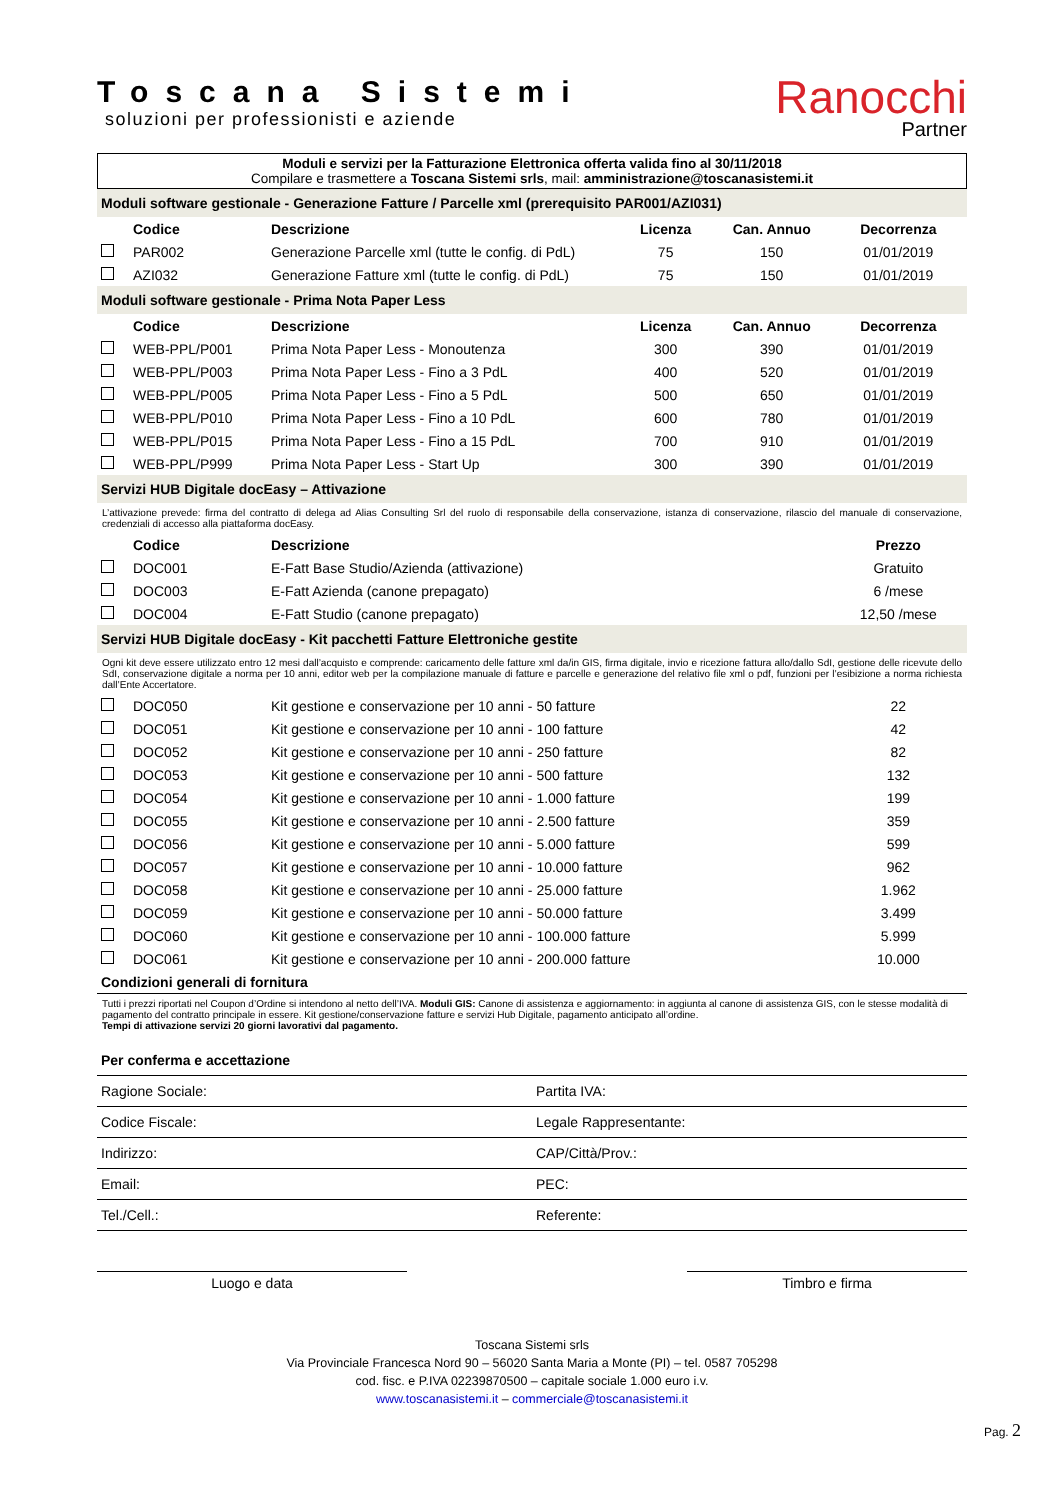Toscana Sistemi
soluzioni per professionisti e aziende
Ranocchi
Partner
Moduli e servizi per la Fatturazione Elettronica offerta valida fino al 30/11/2018
Compilare e trasmettere a Toscana Sistemi srls, mail: amministrazione@toscanasistemi.it
| Moduli software gestionale - Generazione Fatture / Parcelle xml (prerequisito PAR001/AZI031) | | | | | |
| | Codice | Descrizione | Licenza | Can. Annuo | Decorrenza |
| | PAR002 | Generazione Parcelle xml (tutte le config. di PdL) | 75 | 150 | 01/01/2019 |
| | AZI032 | Generazione Fatture xml (tutte le config. di PdL) | 75 | 150 | 01/01/2019 |
| Moduli software gestionale - Prima Nota Paper Less | | | | | |
| | Codice | Descrizione | Licenza | Can. Annuo | Decorrenza |
| | WEB-PPL/P001 | Prima Nota Paper Less - Monoutenza | 300 | 390 | 01/01/2019 |
| | WEB-PPL/P003 | Prima Nota Paper Less - Fino a 3 PdL | 400 | 520 | 01/01/2019 |
| | WEB-PPL/P005 | Prima Nota Paper Less - Fino a 5 PdL | 500 | 650 | 01/01/2019 |
| | WEB-PPL/P010 | Prima Nota Paper Less - Fino a 10 PdL | 600 | 780 | 01/01/2019 |
| | WEB-PPL/P015 | Prima Nota Paper Less - Fino a 15 PdL | 700 | 910 | 01/01/2019 |
| | WEB-PPL/P999 | Prima Nota Paper Less - Start Up | 300 | 390 | 01/01/2019 |
| Servizi HUB Digitale docEasy – Attivazione | | | | | |
| L’attivazione prevede: firma del contratto di delega ad Alias Consulting Srl del ruolo di responsabile della conservazione, istanza di conservazione, rilascio del manuale di conservazione, credenziali di accesso alla piattaforma docEasy. | | | | | |
| | Codice | Descrizione | | | Prezzo |
| | DOC001 | E-Fatt Base Studio/Azienda (attivazione) | | | Gratuito |
| | DOC003 | E-Fatt Azienda (canone prepagato) | | | 6 /mese |
| | DOC004 | E-Fatt Studio (canone prepagato) | | | 12,50 /mese |
| Servizi HUB Digitale docEasy - Kit pacchetti Fatture Elettroniche gestite | | | | | |
| Ogni kit deve essere utilizzato entro 12 mesi dall’acquisto e comprende: caricamento delle fatture xml da/in GIS, firma digitale, invio e ricezione fattura allo/dallo SdI, gestione delle ricevute dello SdI, conservazione digitale a norma per 10 anni, editor web per la compilazione manuale di fatture e parcelle e generazione del relativo file xml o pdf, funzioni per l’esibizione a norma richiesta dall’Ente Accertatore. | | | | | |
| | DOC050 | Kit gestione e conservazione per 10 anni - 50 fatture | | | 22 |
| | DOC051 | Kit gestione e conservazione per 10 anni - 100 fatture | | | 42 |
| | DOC052 | Kit gestione e conservazione per 10 anni - 250 fatture | | | 82 |
| | DOC053 | Kit gestione e conservazione per 10 anni - 500 fatture | | | 132 |
| | DOC054 | Kit gestione e conservazione per 10 anni - 1.000 fatture | | | 199 |
| | DOC055 | Kit gestione e conservazione per 10 anni - 2.500 fatture | | | 359 |
| | DOC056 | Kit gestione e conservazione per 10 anni - 5.000 fatture | | | 599 |
| | DOC057 | Kit gestione e conservazione per 10 anni - 10.000 fatture | | | 962 |
| | DOC058 | Kit gestione e conservazione per 10 anni - 25.000 fatture | | | 1.962 |
| | DOC059 | Kit gestione e conservazione per 10 anni - 50.000 fatture | | | 3.499 |
| | DOC060 | Kit gestione e conservazione per 10 anni - 100.000 fatture | | | 5.999 |
| | DOC061 | Kit gestione e conservazione per 10 anni - 200.000 fatture | | | 10.000 |
| Condizioni generali di fornitura | | | | | |
| Tutti i prezzi riportati nel Coupon d’Ordine si intendono al netto dell’IVA. Moduli GIS: Canone di assistenza e aggiornamento: in aggiunta al canone di assistenza GIS, con le stesse modalità di pagamento del contratto principale in essere. Kit gestione/conservazione fatture e servizi Hub Digitale, pagamento anticipato all’ordine. Tempi di attivazione servizi 20 giorni lavorativi dal pagamento. | | | | | |
| Per conferma e accettazione | |
| Ragione Sociale: | Partita IVA: |
| Codice Fiscale: | Legale Rappresentante: |
| Indirizzo: | CAP/Città/Prov.: |
| Email: | PEC: |
| Tel./Cell.: | Referente: |
Luogo e data Timbro e firma
Toscana Sistemi srls
Via Provinciale Francesca Nord 90 – 56020 Santa Maria a Monte (PI) – tel. 0587 705298
cod. fisc. e P.IVA 02239870500 – capitale sociale 1.000 euro i.v.
www.toscanasistemi.it – commerciale@toscanasistemi.it
Pag. 2